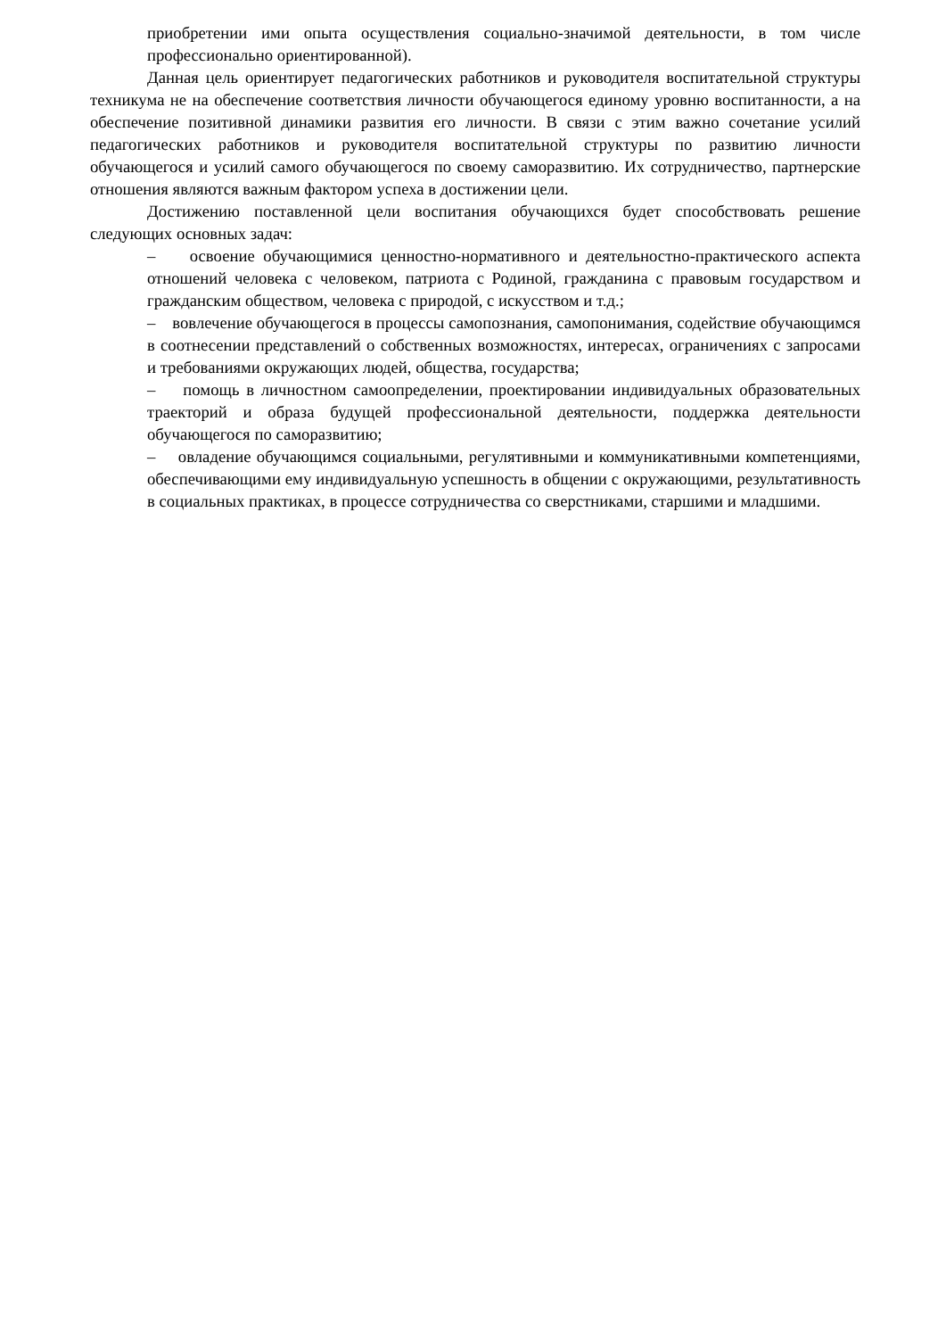приобретении ими опыта осуществления социально-значимой деятельности, в том числе профессионально ориентированной).
Данная цель ориентирует педагогических работников и руководителя воспитательной структуры техникума не на обеспечение соответствия личности обучающегося единому уровню воспитанности, а на обеспечение позитивной динамики развития его личности. В связи с этим важно сочетание усилий педагогических работников и руководителя воспитательной структуры по развитию личности обучающегося и усилий самого обучающегося по своему саморазвитию. Их сотрудничество, партнерские отношения являются важным фактором успеха в достижении цели.
Достижению поставленной цели воспитания обучающихся будет способствовать решение следующих основных задач:
– освоение обучающимися ценностно-нормативного и деятельностно-практического аспекта отношений человека с человеком, патриота с Родиной, гражданина с правовым государством и гражданским обществом, человека с природой, с искусством и т.д.;
– вовлечение обучающегося в процессы самопознания, самопонимания, содействие обучающимся в соотнесении представлений о собственных возможностях, интересах, ограничениях с запросами и требованиями окружающих людей, общества, государства;
– помощь в личностном самоопределении, проектировании индивидуальных образовательных траекторий и образа будущей профессиональной деятельности, поддержка деятельности обучающегося по саморазвитию;
– овладение обучающимся социальными, регулятивными и коммуникативными компетенциями, обеспечивающими ему индивидуальную успешность в общении с окружающими, результативность в социальных практиках, в процессе сотрудничества со сверстниками, старшими и младшими.